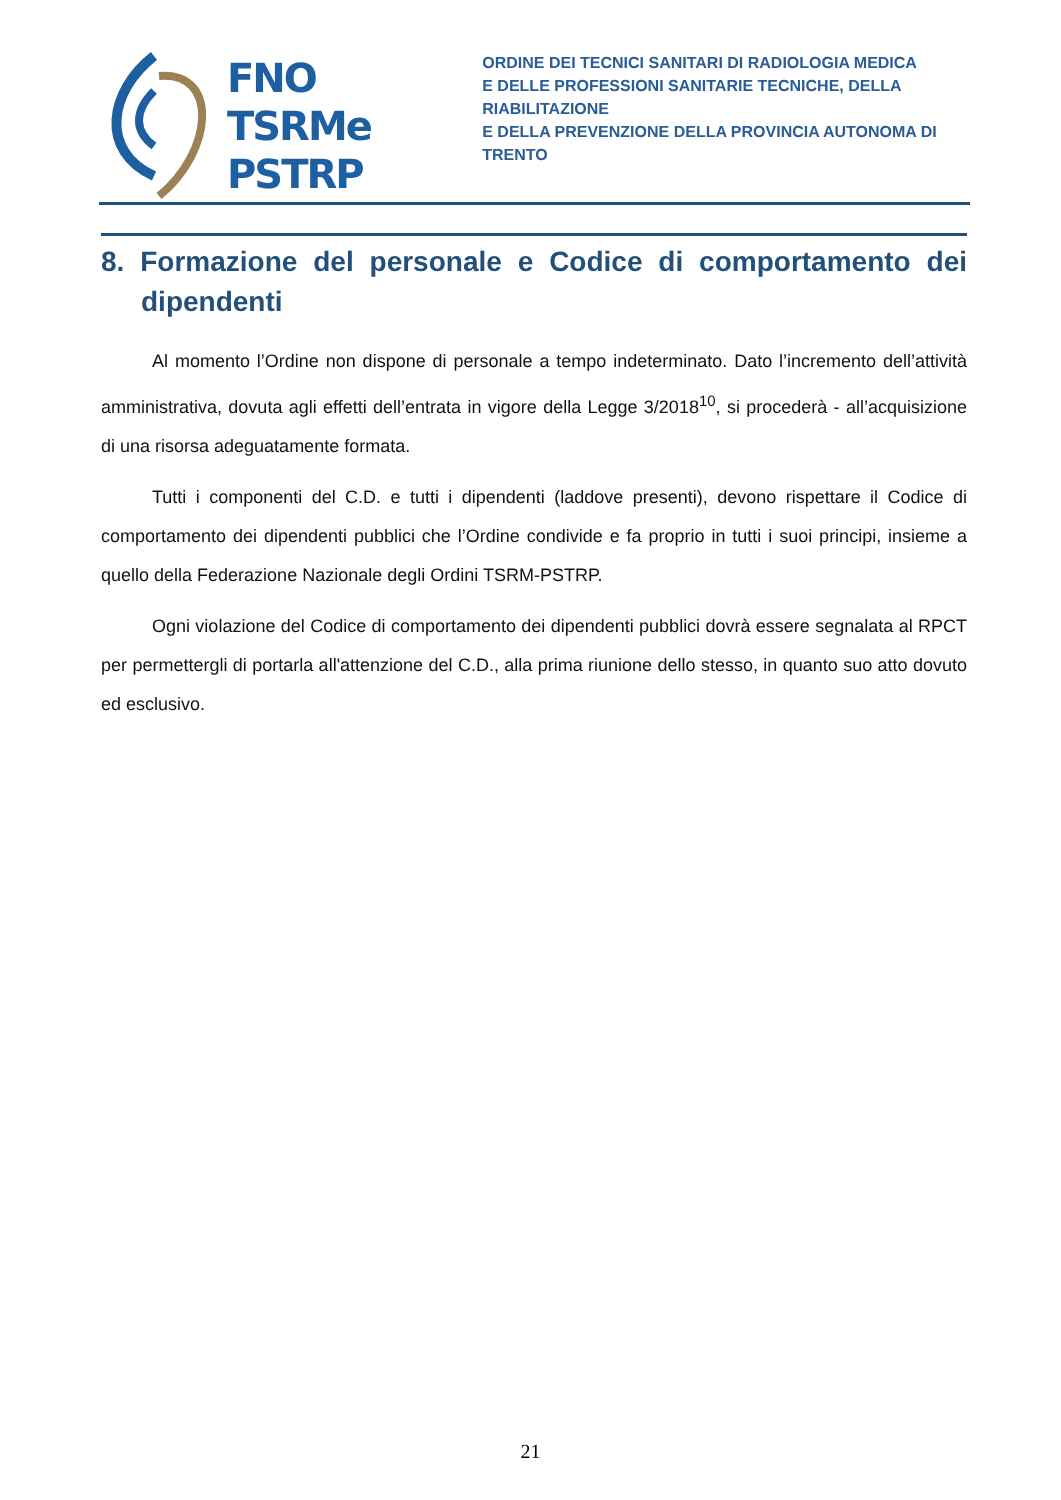FNO
TSRMe
PSTRP
ORDINE DEI TECNICI SANITARI DI RADIOLOGIA MEDICA
E DELLE PROFESSIONI SANITARIE TECNICHE, DELLA RIABILITAZIONE
E DELLA PREVENZIONE DELLA PROVINCIA AUTONOMA DI TRENTO
8. Formazione del personale e Codice di comportamento dei dipendenti
Al momento l’Ordine non dispone di personale a tempo indeterminato. Dato l’incremento dell’attività amministrativa, dovuta agli effetti dell’entrata in vigore della Legge 3/2018<sup>10</sup>, si procederà - all’acquisizione di una risorsa adeguatamente formata.
Tutti i componenti del C.D. e tutti i dipendenti (laddove presenti), devono rispettare il Codice di comportamento dei dipendenti pubblici che l’Ordine condivide e fa proprio in tutti i suoi principi, insieme a quello della Federazione Nazionale degli Ordini TSRM-PSTRP.
Ogni violazione del Codice di comportamento dei dipendenti pubblici dovrà essere segnalata al RPCT per permettergli di portarla all'attenzione del C.D., alla prima riunione dello stesso, in quanto suo atto dovuto ed esclusivo.
21